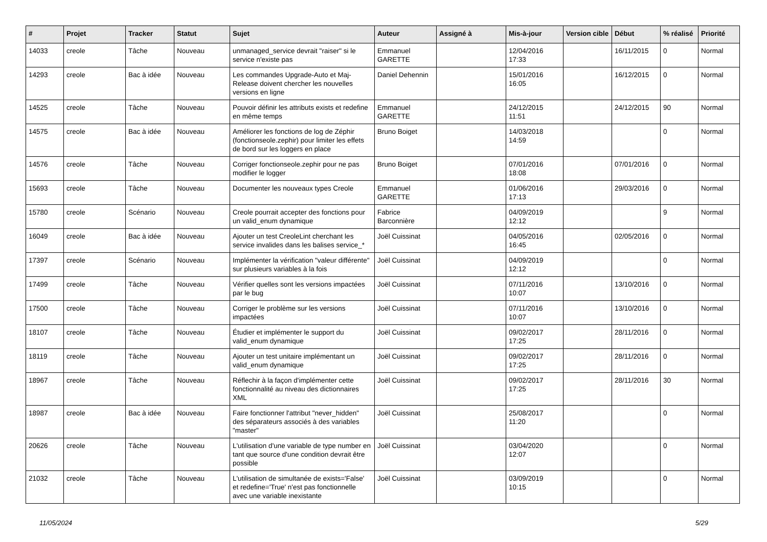| # | Projet | Tracker | Statut | Sujet | Auteur | Assigné à | Mis-à-jour | Version cible | Début | % réalisé | Priorité |
| --- | --- | --- | --- | --- | --- | --- | --- | --- | --- | --- | --- |
| 14033 | creole | Tâche | Nouveau | unmanaged_service devrait "raiser" si le service n'existe pas | Emmanuel GARETTE | | 12/04/2016 17:33 | | 16/11/2015 | 0 | Normal |
| 14293 | creole | Bac à idée | Nouveau | Les commandes Upgrade-Auto et Maj-Release doivent chercher les nouvelles versions en ligne | Daniel Dehennin | | 15/01/2016 16:05 | | 16/12/2015 | 0 | Normal |
| 14525 | creole | Tâche | Nouveau | Pouvoir définir les attributs exists et redefine en même temps | Emmanuel GARETTE | | 24/12/2015 11:51 | | 24/12/2015 | 90 | Normal |
| 14575 | creole | Bac à idée | Nouveau | Améliorer les fonctions de log de Zéphir (fonctionseole.zephir) pour limiter les effets de bord sur les loggers en place | Bruno Boiget | | 14/03/2018 14:59 | | | 0 | Normal |
| 14576 | creole | Tâche | Nouveau | Corriger fonctionseole.zephir pour ne pas modifier le logger | Bruno Boiget | | 07/01/2016 18:08 | | 07/01/2016 | 0 | Normal |
| 15693 | creole | Tâche | Nouveau | Documenter les nouveaux types Creole | Emmanuel GARETTE | | 01/06/2016 17:13 | | 29/03/2016 | 0 | Normal |
| 15780 | creole | Scénario | Nouveau | Creole pourrait accepter des fonctions pour un valid_enum dynamique | Fabrice Barconnière | | 04/09/2019 12:12 | | | 9 | Normal |
| 16049 | creole | Bac à idée | Nouveau | Ajouter un test CreoleLint cherchant les service invalides dans les balises service_* | Joël Cuissinat | | 04/05/2016 16:45 | | 02/05/2016 | 0 | Normal |
| 17397 | creole | Scénario | Nouveau | Implémenter la vérification "valeur différente" sur plusieurs variables à la fois | Joël Cuissinat | | 04/09/2019 12:12 | | | 0 | Normal |
| 17499 | creole | Tâche | Nouveau | Vérifier quelles sont les versions impactées par le bug | Joël Cuissinat | | 07/11/2016 10:07 | | 13/10/2016 | 0 | Normal |
| 17500 | creole | Tâche | Nouveau | Corriger le problème sur les versions impactées | Joël Cuissinat | | 07/11/2016 10:07 | | 13/10/2016 | 0 | Normal |
| 18107 | creole | Tâche | Nouveau | Étudier et implémenter le support du valid_enum dynamique | Joël Cuissinat | | 09/02/2017 17:25 | | 28/11/2016 | 0 | Normal |
| 18119 | creole | Tâche | Nouveau | Ajouter un test unitaire implémentant un valid_enum dynamique | Joël Cuissinat | | 09/02/2017 17:25 | | 28/11/2016 | 0 | Normal |
| 18967 | creole | Tâche | Nouveau | Réflechir à la façon d'implémenter cette fonctionnalité au niveau des dictionnaires XML | Joël Cuissinat | | 09/02/2017 17:25 | | 28/11/2016 | 30 | Normal |
| 18987 | creole | Bac à idée | Nouveau | Faire fonctionner l'attribut "never_hidden" des séparateurs associés à des variables "master" | Joël Cuissinat | | 25/08/2017 11:20 | | | 0 | Normal |
| 20626 | creole | Tâche | Nouveau | L'utilisation d'une variable de type number en tant que source d'une condition devrait être possible | Joël Cuissinat | | 03/04/2020 12:07 | | | 0 | Normal |
| 21032 | creole | Tâche | Nouveau | L'utilisation de simultanée de exists='False' et redefine='True' n'est pas fonctionnelle avec une variable inexistante | Joël Cuissinat | | 03/09/2019 10:15 | | | 0 | Normal |
11/05/2024 5/29